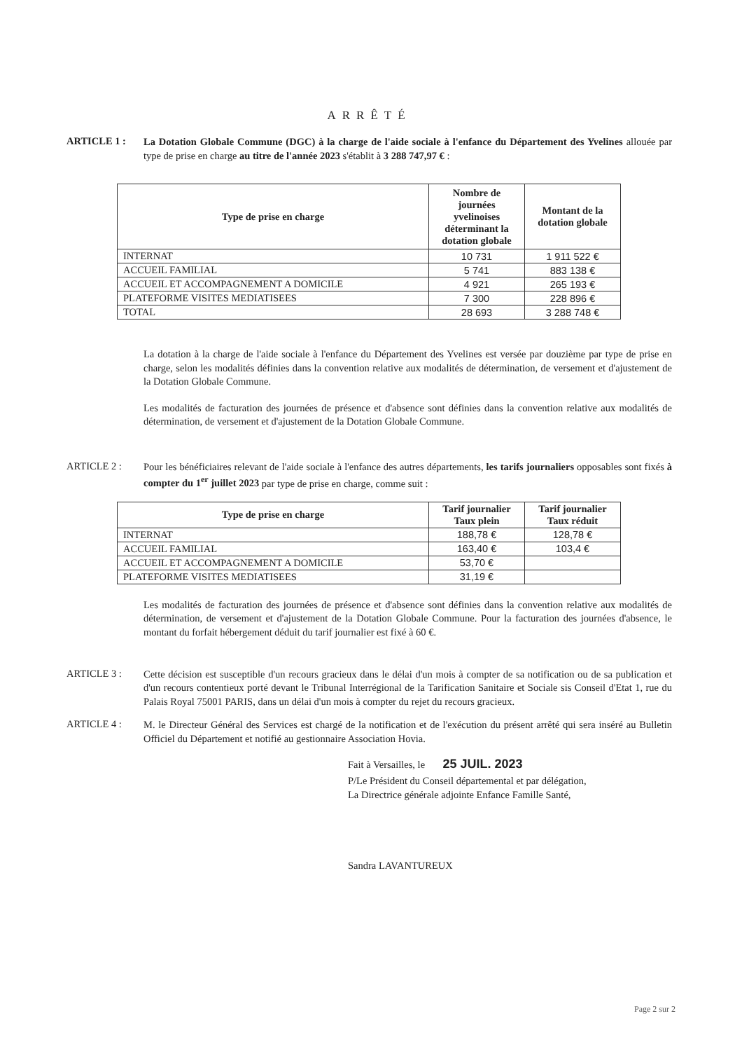ARRÊTÉ
ARTICLE 1 :
La Dotation Globale Commune (DGC) à la charge de l'aide sociale à l'enfance du Département des Yvelines allouée par type de prise en charge au titre de l'année 2023 s'établit à 3 288 747,97 € :
| Type de prise en charge | Nombre de journées yvelinoises déterminant la dotation globale | Montant de la dotation globale |
| --- | --- | --- |
| INTERNAT | 10 731 | 1 911 522 € |
| ACCUEIL FAMILIAL | 5 741 | 883 138 € |
| ACCUEIL ET ACCOMPAGNEMENT A DOMICILE | 4 921 | 265 193 € |
| PLATEFORME VISITES MEDIATISEES | 7 300 | 228 896 € |
| TOTAL | 28 693 | 3 288 748 € |
La dotation à la charge de l'aide sociale à l'enfance du Département des Yvelines est versée par douzième par type de prise en charge, selon les modalités définies dans la convention relative aux modalités de détermination, de versement et d'ajustement de la Dotation Globale Commune.
Les modalités de facturation des journées de présence et d'absence sont définies dans la convention relative aux modalités de détermination, de versement et d'ajustement de la Dotation Globale Commune.
ARTICLE 2 :
Pour les bénéficiaires relevant de l'aide sociale à l'enfance des autres départements, les tarifs journaliers opposables sont fixés à compter du 1<sup>er</sup> juillet 2023 par type de prise en charge, comme suit :
| Type de prise en charge | Tarif journalier Taux plein | Tarif journalier Taux réduit |
| --- | --- | --- |
| INTERNAT | 188,78 € | 128,78 € |
| ACCUEIL FAMILIAL | 163,40 € | 103,4 € |
| ACCUEIL ET ACCOMPAGNEMENT A DOMICILE | 53,70 € | |
| PLATEFORME VISITES MEDIATISEES | 31,19 € | |
Les modalités de facturation des journées de présence et d'absence sont définies dans la convention relative aux modalités de détermination, de versement et d'ajustement de la Dotation Globale Commune. Pour la facturation des journées d'absence, le montant du forfait hébergement déduit du tarif journalier est fixé à 60 €.
ARTICLE 3 :
Cette décision est susceptible d'un recours gracieux dans le délai d'un mois à compter de sa notification ou de sa publication et d'un recours contentieux porté devant le Tribunal Interrégional de la Tarification Sanitaire et Sociale sis Conseil d'Etat 1, rue du Palais Royal 75001 PARIS, dans un délai d'un mois à compter du rejet du recours gracieux.
ARTICLE 4 :
M. le Directeur Général des Services est chargé de la notification et de l'exécution du présent arrêté qui sera inséré au Bulletin Officiel du Département et notifié au gestionnaire Association Hovia.
Fait à Versailles, le 25 JUIL. 2023
P/Le Président du Conseil départemental et par délégation,
La Directrice générale adjointe Enfance Famille Santé,
Sandra LAVANTUREUX
Page 2 sur 2